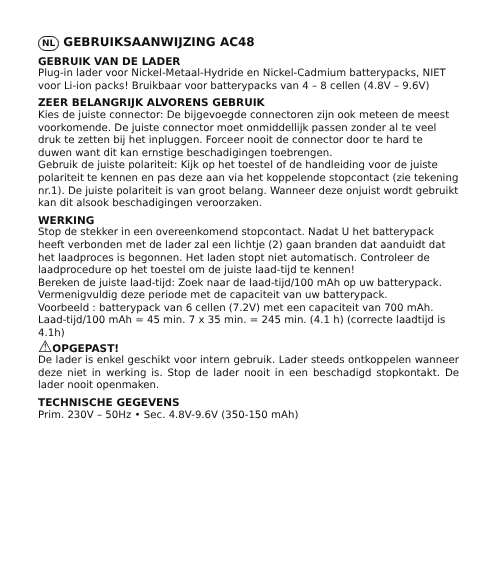NL GEBRUIKSAANWIJZING AC48
GEBRUIK VAN DE LADER
Plug-in lader voor Nickel-Metaal-Hydride en Nickel-Cadmium batterypacks, NIET voor Li-ion packs! Bruikbaar voor batterypacks van 4 – 8 cellen (4.8V – 9.6V)
ZEER BELANGRIJK ALVORENS GEBRUIK
Kies de juiste connector: De bijgevoegde connectoren zijn ook meteen de meest voorkomende. De juiste connector moet onmiddellijk passen zonder al te veel druk te zetten bij het inpluggen. Forceer nooit de connector door te hard te duwen want dit kan ernstige beschadigingen toebrengen.
Gebruik de juiste polariteit: Kijk op het toestel of de handleiding voor de juiste polariteit te kennen en pas deze aan via het koppelende stopcontact (zie tekening nr.1). De juiste polariteit is van groot belang. Wanneer deze onjuist wordt gebruikt kan dit alsook beschadigingen veroorzaken.
WERKING
Stop de stekker in een overeenkomend stopcontact. Nadat U het batterypack heeft verbonden met de lader zal een lichtje (2) gaan branden dat aanduidt dat het laadproces is begonnen. Het laden stopt niet automatisch. Controleer de laadprocedure op het toestel om de juiste laad-tijd te kennen!
Bereken de juiste laad-tijd: Zoek naar de laad-tijd/100 mAh op uw batterypack. Vermenigvuldig deze periode met de capaciteit van uw batterypack.
Voorbeeld : batterypack van 6 cellen (7.2V) met een capaciteit van 700 mAh.
Laad-tijd/100 mAh = 45 min. 7 x 35 min. = 245 min. (4.1 h) (correcte laadtijd is 4.1h)
⚠OPGEPAST!
De lader is enkel geschikt voor intern gebruik. Lader steeds ontkoppelen wanneer deze niet in werking is. Stop de lader nooit in een beschadigd stopkontakt. De lader nooit openmaken.
TECHNISCHE GEGEVENS
Prim. 230V – 50Hz • Sec. 4.8V-9.6V (350-150 mAh)